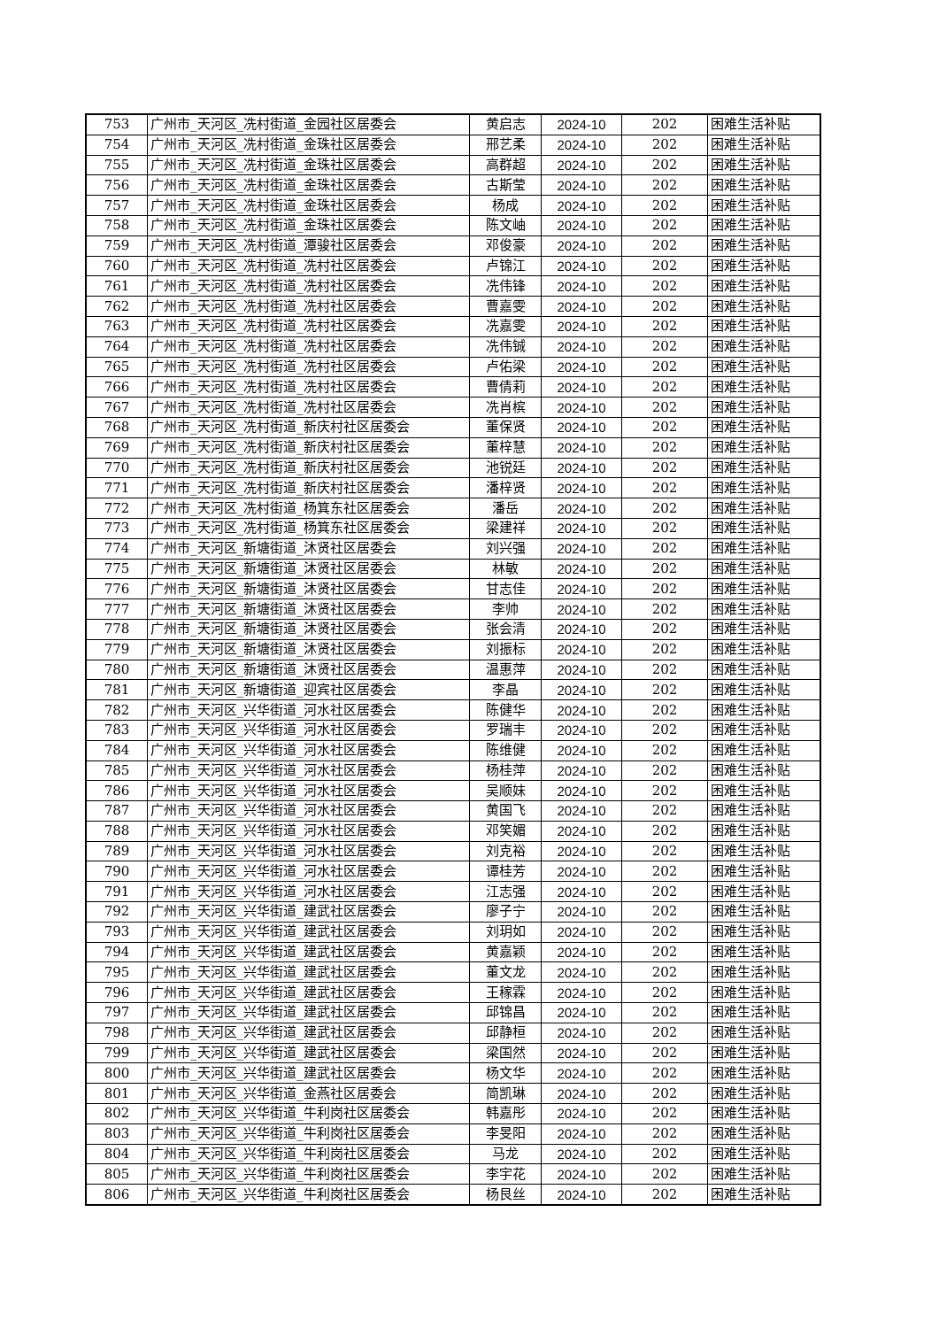| 753 | 广州市_天河区_冼村街道_金园社区居委会 | 黄启志 | 2024-10 | 202 | 困难生活补贴 |
| 754 | 广州市_天河区_冼村街道_金珠社区居委会 | 邢艺柔 | 2024-10 | 202 | 困难生活补贴 |
| 755 | 广州市_天河区_冼村街道_金珠社区居委会 | 高群超 | 2024-10 | 202 | 困难生活补贴 |
| 756 | 广州市_天河区_冼村街道_金珠社区居委会 | 古斯莹 | 2024-10 | 202 | 困难生活补贴 |
| 757 | 广州市_天河区_冼村街道_金珠社区居委会 | 杨成 | 2024-10 | 202 | 困难生活补贴 |
| 758 | 广州市_天河区_冼村街道_金珠社区居委会 | 陈文岫 | 2024-10 | 202 | 困难生活补贴 |
| 759 | 广州市_天河区_冼村街道_潭骏社区居委会 | 邓俊豪 | 2024-10 | 202 | 困难生活补贴 |
| 760 | 广州市_天河区_冼村街道_冼村社区居委会 | 卢锦江 | 2024-10 | 202 | 困难生活补贴 |
| 761 | 广州市_天河区_冼村街道_冼村社区居委会 | 冼伟锋 | 2024-10 | 202 | 困难生活补贴 |
| 762 | 广州市_天河区_冼村街道_冼村社区居委会 | 曹嘉雯 | 2024-10 | 202 | 困难生活补贴 |
| 763 | 广州市_天河区_冼村街道_冼村社区居委会 | 冼嘉雯 | 2024-10 | 202 | 困难生活补贴 |
| 764 | 广州市_天河区_冼村街道_冼村社区居委会 | 冼伟铖 | 2024-10 | 202 | 困难生活补贴 |
| 765 | 广州市_天河区_冼村街道_冼村社区居委会 | 卢佑梁 | 2024-10 | 202 | 困难生活补贴 |
| 766 | 广州市_天河区_冼村街道_冼村社区居委会 | 曹倩莉 | 2024-10 | 202 | 困难生活补贴 |
| 767 | 广州市_天河区_冼村街道_冼村社区居委会 | 冼肖槟 | 2024-10 | 202 | 困难生活补贴 |
| 768 | 广州市_天河区_冼村街道_新庆村社区居委会 | 董保贤 | 2024-10 | 202 | 困难生活补贴 |
| 769 | 广州市_天河区_冼村街道_新庆村社区居委会 | 董梓慧 | 2024-10 | 202 | 困难生活补贴 |
| 770 | 广州市_天河区_冼村街道_新庆村社区居委会 | 池锐廷 | 2024-10 | 202 | 困难生活补贴 |
| 771 | 广州市_天河区_冼村街道_新庆村社区居委会 | 潘梓贤 | 2024-10 | 202 | 困难生活补贴 |
| 772 | 广州市_天河区_冼村街道_杨箕东社区居委会 | 潘岳 | 2024-10 | 202 | 困难生活补贴 |
| 773 | 广州市_天河区_冼村街道_杨箕东社区居委会 | 梁建祥 | 2024-10 | 202 | 困难生活补贴 |
| 774 | 广州市_天河区_新塘街道_沐贤社区居委会 | 刘兴强 | 2024-10 | 202 | 困难生活补贴 |
| 775 | 广州市_天河区_新塘街道_沐贤社区居委会 | 林敏 | 2024-10 | 202 | 困难生活补贴 |
| 776 | 广州市_天河区_新塘街道_沐贤社区居委会 | 甘志佳 | 2024-10 | 202 | 困难生活补贴 |
| 777 | 广州市_天河区_新塘街道_沐贤社区居委会 | 李帅 | 2024-10 | 202 | 困难生活补贴 |
| 778 | 广州市_天河区_新塘街道_沐贤社区居委会 | 张会清 | 2024-10 | 202 | 困难生活补贴 |
| 779 | 广州市_天河区_新塘街道_沐贤社区居委会 | 刘振标 | 2024-10 | 202 | 困难生活补贴 |
| 780 | 广州市_天河区_新塘街道_沐贤社区居委会 | 温惠萍 | 2024-10 | 202 | 困难生活补贴 |
| 781 | 广州市_天河区_新塘街道_迎宾社区居委会 | 李晶 | 2024-10 | 202 | 困难生活补贴 |
| 782 | 广州市_天河区_兴华街道_河水社区居委会 | 陈健华 | 2024-10 | 202 | 困难生活补贴 |
| 783 | 广州市_天河区_兴华街道_河水社区居委会 | 罗瑞丰 | 2024-10 | 202 | 困难生活补贴 |
| 784 | 广州市_天河区_兴华街道_河水社区居委会 | 陈维健 | 2024-10 | 202 | 困难生活补贴 |
| 785 | 广州市_天河区_兴华街道_河水社区居委会 | 杨桂萍 | 2024-10 | 202 | 困难生活补贴 |
| 786 | 广州市_天河区_兴华街道_河水社区居委会 | 吴顺妹 | 2024-10 | 202 | 困难生活补贴 |
| 787 | 广州市_天河区_兴华街道_河水社区居委会 | 黄国飞 | 2024-10 | 202 | 困难生活补贴 |
| 788 | 广州市_天河区_兴华街道_河水社区居委会 | 邓笑媚 | 2024-10 | 202 | 困难生活补贴 |
| 789 | 广州市_天河区_兴华街道_河水社区居委会 | 刘克裕 | 2024-10 | 202 | 困难生活补贴 |
| 790 | 广州市_天河区_兴华街道_河水社区居委会 | 谭桂芳 | 2024-10 | 202 | 困难生活补贴 |
| 791 | 广州市_天河区_兴华街道_河水社区居委会 | 江志强 | 2024-10 | 202 | 困难生活补贴 |
| 792 | 广州市_天河区_兴华街道_建武社区居委会 | 廖子宁 | 2024-10 | 202 | 困难生活补贴 |
| 793 | 广州市_天河区_兴华街道_建武社区居委会 | 刘玥如 | 2024-10 | 202 | 困难生活补贴 |
| 794 | 广州市_天河区_兴华街道_建武社区居委会 | 黄嘉颖 | 2024-10 | 202 | 困难生活补贴 |
| 795 | 广州市_天河区_兴华街道_建武社区居委会 | 董文龙 | 2024-10 | 202 | 困难生活补贴 |
| 796 | 广州市_天河区_兴华街道_建武社区居委会 | 王稼霖 | 2024-10 | 202 | 困难生活补贴 |
| 797 | 广州市_天河区_兴华街道_建武社区居委会 | 邱锦昌 | 2024-10 | 202 | 困难生活补贴 |
| 798 | 广州市_天河区_兴华街道_建武社区居委会 | 邱静桓 | 2024-10 | 202 | 困难生活补贴 |
| 799 | 广州市_天河区_兴华街道_建武社区居委会 | 梁国然 | 2024-10 | 202 | 困难生活补贴 |
| 800 | 广州市_天河区_兴华街道_建武社区居委会 | 杨文华 | 2024-10 | 202 | 困难生活补贴 |
| 801 | 广州市_天河区_兴华街道_金燕社区居委会 | 简凯琳 | 2024-10 | 202 | 困难生活补贴 |
| 802 | 广州市_天河区_兴华街道_牛利岗社区居委会 | 韩嘉彤 | 2024-10 | 202 | 困难生活补贴 |
| 803 | 广州市_天河区_兴华街道_牛利岗社区居委会 | 李旻阳 | 2024-10 | 202 | 困难生活补贴 |
| 804 | 广州市_天河区_兴华街道_牛利岗社区居委会 | 马龙 | 2024-10 | 202 | 困难生活补贴 |
| 805 | 广州市_天河区_兴华街道_牛利岗社区居委会 | 李宇花 | 2024-10 | 202 | 困难生活补贴 |
| 806 | 广州市_天河区_兴华街道_牛利岗社区居委会 | 杨艮丝 | 2024-10 | 202 | 困难生活补贴 |